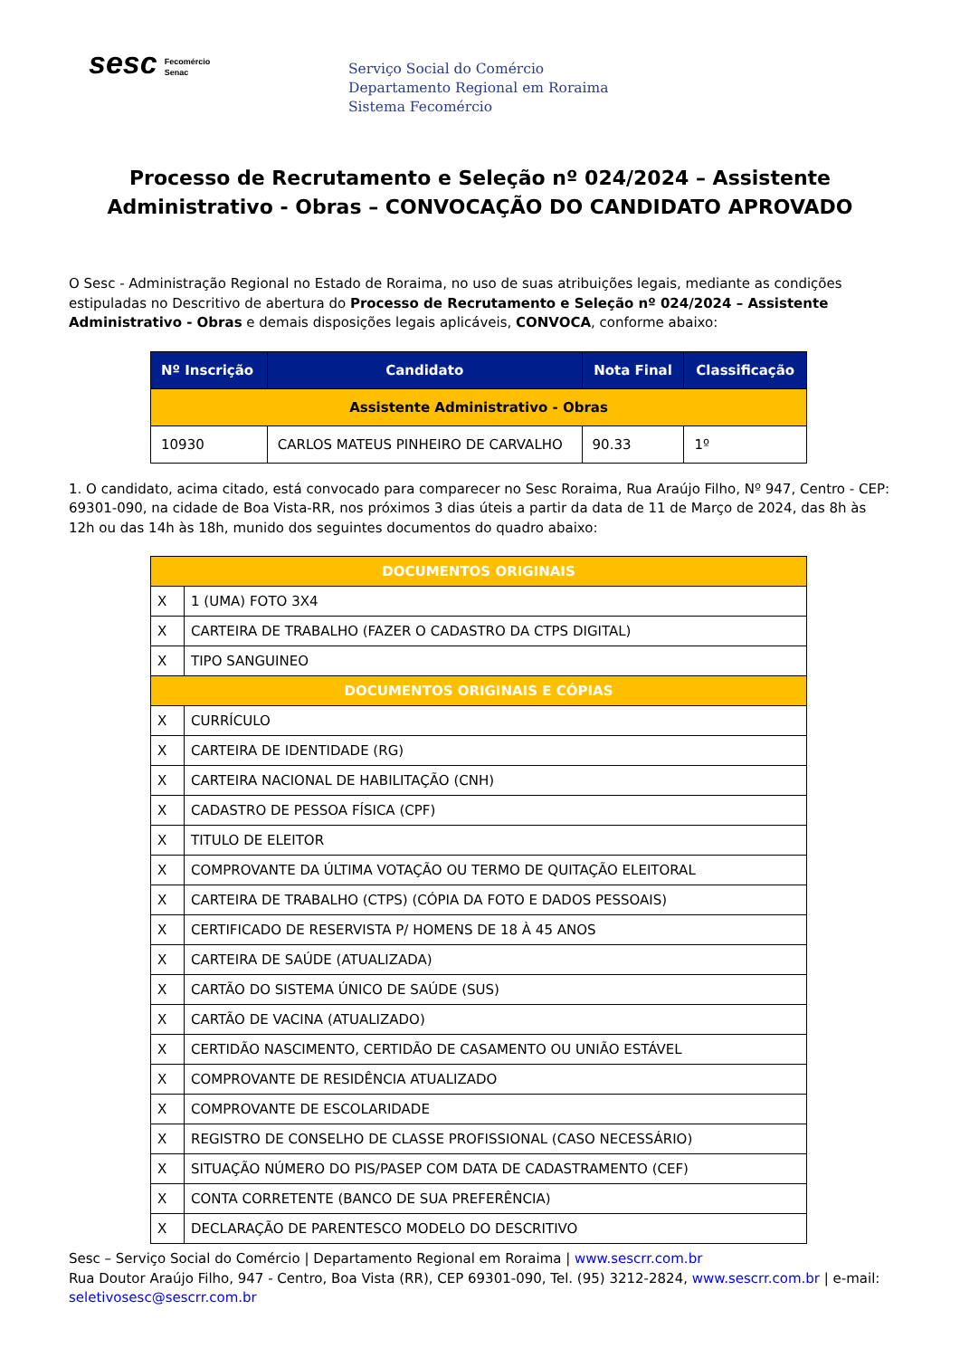sesc Fecomércio
Senac
Serviço Social do Comércio
Departamento Regional em Roraima
Sistema Fecomércio
Processo de Recrutamento e Seleção nº 024/2024 – Assistente Administrativo - Obras – CONVOCAÇÃO DO CANDIDATO APROVADO
O Sesc - Administração Regional no Estado de Roraima, no uso de suas atribuições legais, mediante as condições estipuladas no Descritivo de abertura do Processo de Recrutamento e Seleção nº 024/2024 – Assistente Administrativo - Obras e demais disposições legais aplicáveis, CONVOCA, conforme abaixo:
| Nº Inscrição | Candidato | Nota Final | Classificação |
| --- | --- | --- | --- |
| Assistente Administrativo - Obras | | | |
| 10930 | CARLOS MATEUS PINHEIRO DE CARVALHO | 90.33 | 1º |
1. O candidato, acima citado, está convocado para comparecer no Sesc Roraima, Rua Araújo Filho, Nº 947, Centro - CEP: 69301-090, na cidade de Boa Vista-RR, nos próximos 3 dias úteis a partir da data de 11 de Março de 2024, das 8h às 12h ou das 14h às 18h, munido dos seguintes documentos do quadro abaixo:
| DOCUMENTOS ORIGINAIS | |
| X | 1 (UMA) FOTO 3X4 |
| X | CARTEIRA DE TRABALHO (FAZER O CADASTRO DA CTPS DIGITAL) |
| X | TIPO SANGUINEO |
| DOCUMENTOS ORIGINAIS E CÓPIAS | |
| X | CURRÍCULO |
| X | CARTEIRA DE IDENTIDADE (RG) |
| X | CARTEIRA NACIONAL DE HABILITAÇÃO (CNH) |
| X | CADASTRO DE PESSOA FÍSICA (CPF) |
| X | TITULO DE ELEITOR |
| X | COMPROVANTE DA ÚLTIMA VOTAÇÃO OU TERMO DE QUITAÇÃO ELEITORAL |
| X | CARTEIRA DE TRABALHO (CTPS) (CÓPIA DA FOTO E DADOS PESSOAIS) |
| X | CERTIFICADO DE RESERVISTA P/ HOMENS DE 18 À 45 ANOS |
| X | CARTEIRA DE SAÚDE (ATUALIZADA) |
| X | CARTÃO DO SISTEMA ÚNICO DE SAÚDE (SUS) |
| X | CARTÃO DE VACINA (ATUALIZADO) |
| X | CERTIDÃO NASCIMENTO, CERTIDÃO DE CASAMENTO OU UNIÃO ESTÁVEL |
| X | COMPROVANTE DE RESIDÊNCIA ATUALIZADO |
| X | COMPROVANTE DE ESCOLARIDADE |
| X | REGISTRO DE CONSELHO DE CLASSE PROFISSIONAL (CASO NECESSÁRIO) |
| X | SITUAÇÃO NÚMERO DO PIS/PASEP COM DATA DE CADASTRAMENTO (CEF) |
| X | CONTA CORRETENTE (BANCO DE SUA PREFERÊNCIA) |
| X | DECLARAÇÃO DE PARENTESCO MODELO DO DESCRITIVO |
Sesc – Serviço Social do Comércio | Departamento Regional em Roraima | www.sescrr.com.br
Rua Doutor Araújo Filho, 947 - Centro, Boa Vista (RR), CEP 69301-090, Tel. (95) 3212-2824, www.sescrr.com.br | e-mail: seletivosesc@sescrr.com.br